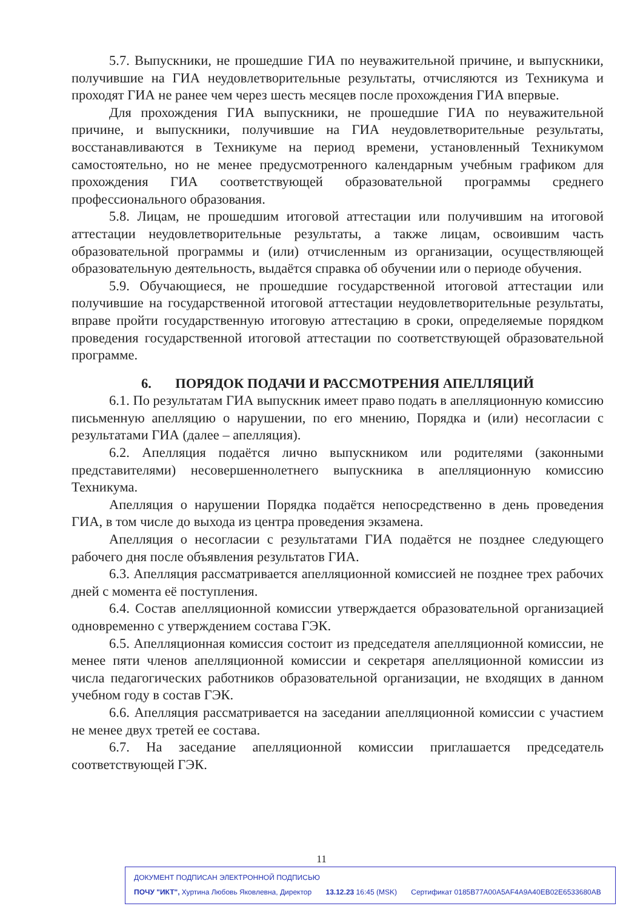5.7. Выпускники, не прошедшие ГИА по неуважительной причине, и выпускники, получившие на ГИА неудовлетворительные результаты, отчисляются из Техникума и проходят ГИА не ранее чем через шесть месяцев после прохождения ГИА впервые.
Для прохождения ГИА выпускники, не прошедшие ГИА по неуважительной причине, и выпускники, получившие на ГИА неудовлетворительные результаты, восстанавливаются в Техникуме на период времени, установленный Техникумом самостоятельно, но не менее предусмотренного календарным учебным графиком для прохождения ГИА соответствующей образовательной программы среднего профессионального образования.
5.8. Лицам, не прошедшим итоговой аттестации или получившим на итоговой аттестации неудовлетворительные результаты, а также лицам, освоившим часть образовательной программы и (или) отчисленным из организации, осуществляющей образовательную деятельность, выдаётся справка об обучении или о периоде обучения.
5.9. Обучающиеся, не прошедшие государственной итоговой аттестации или получившие на государственной итоговой аттестации неудовлетворительные результаты, вправе пройти государственную итоговую аттестацию в сроки, определяемые порядком проведения государственной итоговой аттестации по соответствующей образовательной программе.
6. ПОРЯДОК ПОДАЧИ И РАССМОТРЕНИЯ АПЕЛЛЯЦИЙ
6.1. По результатам ГИА выпускник имеет право подать в апелляционную комиссию письменную апелляцию о нарушении, по его мнению, Порядка и (или) несогласии с результатами ГИА (далее – апелляция).
6.2. Апелляция подаётся лично выпускником или родителями (законными представителями) несовершеннолетнего выпускника в апелляционную комиссию Техникума.
Апелляция о нарушении Порядка подаётся непосредственно в день проведения ГИА, в том числе до выхода из центра проведения экзамена.
Апелляция о несогласии с результатами ГИА подаётся не позднее следующего рабочего дня после объявления результатов ГИА.
6.3. Апелляция рассматривается апелляционной комиссией не позднее трех рабочих дней с момента её поступления.
6.4. Состав апелляционной комиссии утверждается образовательной организацией одновременно с утверждением состава ГЭК.
6.5. Апелляционная комиссия состоит из председателя апелляционной комиссии, не менее пяти членов апелляционной комиссии и секретаря апелляционной комиссии из числа педагогических работников образовательной организации, не входящих в данном учебном году в состав ГЭК.
6.6. Апелляция рассматривается на заседании апелляционной комиссии с участием не менее двух третей ее состава.
6.7. На заседание апелляционной комиссии приглашается председатель соответствующей ГЭК.
11
ДОКУМЕНТ ПОДПИСАН ЭЛЕКТРОННОЙ ПОДПИСЬЮ
ПОЧУ "ИКТ", Хуртина Любовь Яковлевна, Директор 13.12.23 16:45 (MSK) Сертификат 0185B77A00A5AF4A9A40EB02E6533680AB